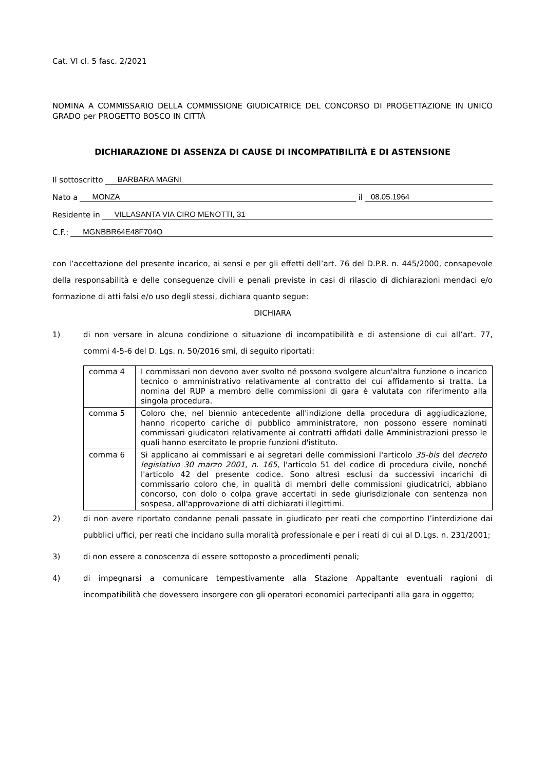Cat. VI cl. 5 fasc. 2/2021
NOMINA A COMMISSARIO DELLA COMMISSIONE GIUDICATRICE DEL CONCORSO DI PROGETTAZIONE IN UNICO GRADO per PROGETTO BOSCO IN CITTÁ
DICHIARAZIONE DI ASSENZA DI CAUSE DI INCOMPATIBILITÀ E DI ASTENSIONE
Il sottoscritto BARBARA MAGNI
Nato a MONZA il 08.05.1964
Residente in VILLASANTA VIA CIRO MENOTTI, 31
C.F.: MGNBBR64E48F704O
con l’accettazione del presente incarico, ai sensi e per gli effetti dell’art. 76 del D.P.R. n. 445/2000, consapevole della responsabilità e delle conseguenze civili e penali previste in casi di rilascio di dichiarazioni mendaci e/o formazione di atti falsi e/o uso degli stessi, dichiara quanto segue:
DICHIARA
1) di non versare in alcuna condizione o situazione di incompatibilità e di astensione di cui all’art. 77, commi 4-5-6 del D. Lgs. n. 50/2016 smi, di seguito riportati:
| comma 4 | I commissari non devono aver svolto né possono svolgere alcun'altra funzione o incarico tecnico o amministrativo relativamente al contratto del cui affidamento si tratta. La nomina del RUP a membro delle commissioni di gara è valutata con riferimento alla singola procedura. |
| comma 5 | Coloro che, nel biennio antecedente all'indizione della procedura di aggiudicazione, hanno ricoperto cariche di pubblico amministratore, non possono essere nominati commissari giudicatori relativamente ai contratti affidati dalle Amministrazioni presso le quali hanno esercitato le proprie funzioni d'istituto. |
| comma 6 | Si applicano ai commissari e ai segretari delle commissioni l'articolo 35-bis del decreto legislativo 30 marzo 2001, n. 165 , l'articolo 51 del codice di procedura civile, nonché l'articolo 42 del presente codice. Sono altresì esclusi da successivi incarichi di commissario coloro che, in qualità di membri delle commissioni giudicatrici, abbiano concorso, con dolo o colpa grave accertati in sede giurisdizionale con sentenza non sospesa, all'approvazione di atti dichiarati illegittimi. |
2) di non avere riportato condanne penali passate in giudicato per reati che comportino l’interdizione dai pubblici uffici, per reati che incidano sulla moralità professionale e per i reati di cui al D.Lgs. n. 231/2001;
3) di non essere a conoscenza di essere sottoposto a procedimenti penali;
4) di impegnarsi a comunicare tempestivamente alla Stazione Appaltante eventuali ragioni di incompatibilità che dovessero insorgere con gli operatori economici partecipanti alla gara in oggetto;